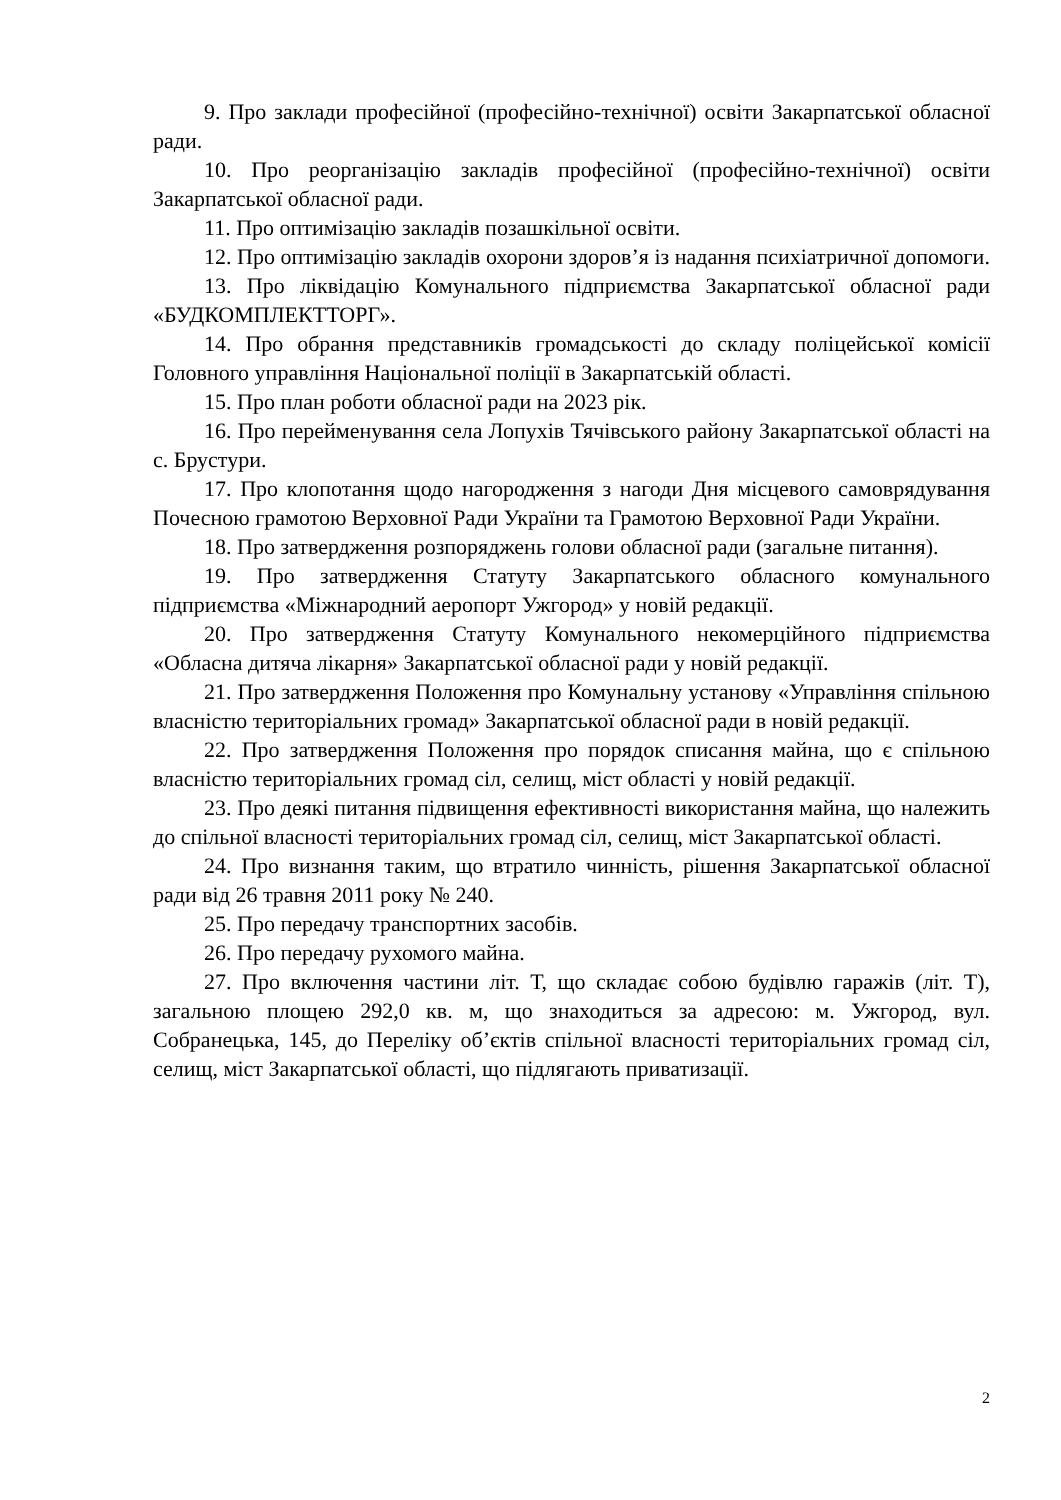9. Про заклади професійної (професійно-технічної) освіти Закарпатської обласної ради.
10. Про реорганізацію закладів професійної (професійно-технічної) освіти Закарпатської обласної ради.
11. Про оптимізацію закладів позашкільної освіти.
12. Про оптимізацію закладів охорони здоров’я із надання психіатричної допомоги.
13. Про ліквідацію Комунального підприємства Закарпатської обласної ради «БУДКОМПЛЕКТТОРГ».
14. Про обрання представників громадськості до складу поліцейської комісії Головного управління Національної поліції в Закарпатській області.
15. Про план роботи обласної ради на 2023 рік.
16. Про перейменування села Лопухів Тячівського району Закарпатської області на с. Брустури.
17. Про клопотання щодо нагородження з нагоди Дня місцевого самоврядування Почесною грамотою Верховної Ради України та Грамотою Верховної Ради України.
18. Про затвердження розпоряджень голови обласної ради (загальне питання).
19. Про затвердження Статуту Закарпатського обласного комунального підприємства «Міжнародний аеропорт Ужгород» у новій редакції.
20. Про затвердження Статуту Комунального некомерційного підприємства «Обласна дитяча лікарня» Закарпатської обласної ради у новій редакції.
21. Про затвердження Положення про Комунальну установу «Управління спільною власністю територіальних громад» Закарпатської обласної ради в новій редакції.
22. Про затвердження Положення про порядок списання майна, що є спільною власністю територіальних громад сіл, селищ, міст області у новій редакції.
23. Про деякі питання підвищення ефективності використання майна, що належить до спільної власності територіальних громад сіл, селищ, міст Закарпатської області.
24. Про визнання таким, що втратило чинність, рішення Закарпатської обласної ради від 26 травня 2011 року № 240.
25. Про передачу транспортних засобів.
26. Про передачу рухомого майна.
27. Про включення частини літ. Т, що складає собою будівлю гаражів (літ. Т), загальною площею 292,0 кв. м, що знаходиться за адресою: м. Ужгород, вул. Собранецька, 145, до Переліку об’єктів спільної власності територіальних громад сіл, селищ, міст Закарпатської області, що підлягають приватизації.
2